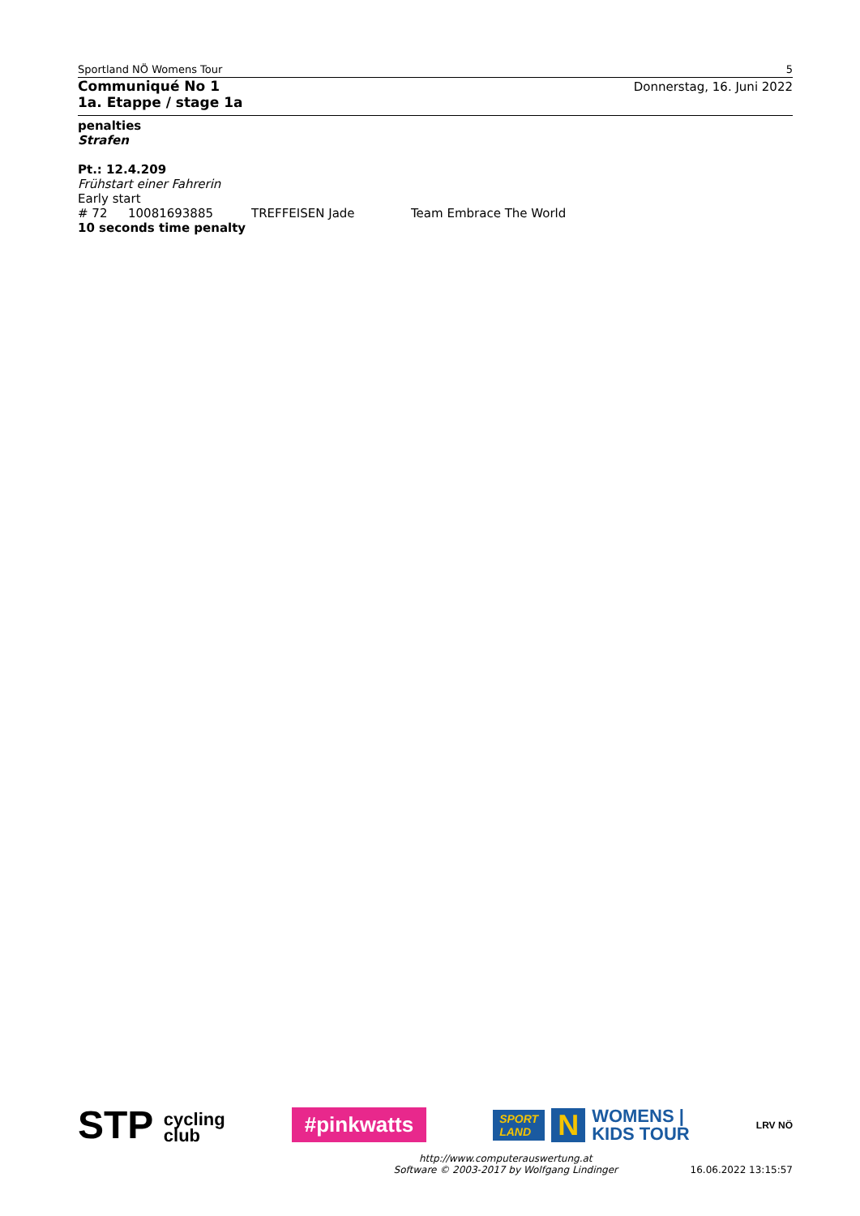Sportland NÖ Womens Tour 5
Communiqué No 1
1a. Etappe / stage 1a
Donnerstag, 16. Juni 2022
penalties
Strafen
Pt.: 12.4.209
Frühstart einer Fahrerin
Early start
# 72 10081693885 TREFFEISEN Jade Team Embrace The World
10 seconds time penalty
STP cycling
club #pinkwatts SPORT
LAND N WOMENS |
KIDS TOUR LRV NÖ
http://www.computerauswertung.at
Software © 2003-2017 by Wolfgang Lindinger 16.06.2022 13:15:57